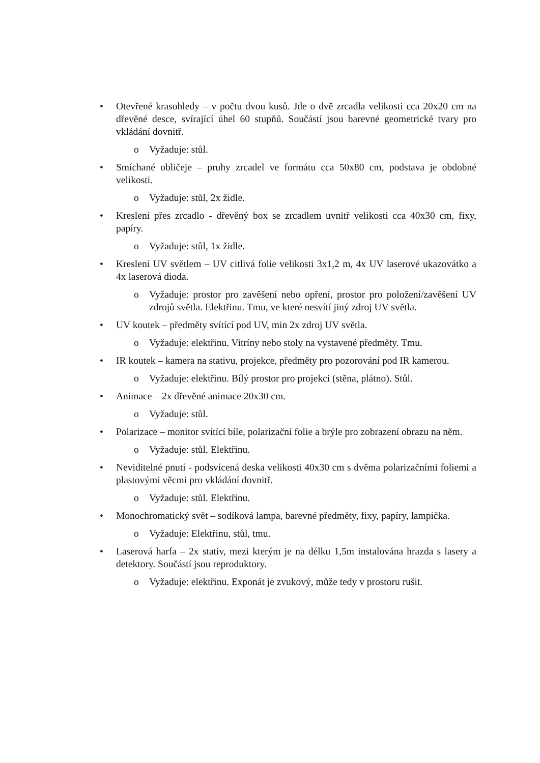• Otevřené krasohledy – v počtu dvou kusů. Jde o dvě zrcadla velikosti cca 20x20 cm na dřevěné desce, svírající úhel 60 stupňů. Součástí jsou barevné geometrické tvary pro vkládání dovnitř.
o Vyžaduje: stůl.
• Smíchané obličeje – pruhy zrcadel ve formátu cca 50x80 cm, podstava je obdobné velikosti.
o Vyžaduje: stůl, 2x židle.
• Kreslení přes zrcadlo - dřevěný box se zrcadlem uvnitř velikosti cca 40x30 cm, fixy, papíry.
o Vyžaduje: stůl, 1x židle.
• Kreslení UV světlem – UV citlivá folie velikosti 3x1,2 m, 4x UV laserové ukazovátko a 4x laserová dioda.
o Vyžaduje: prostor pro zavěšení nebo opření, prostor pro položení/zavěšení UV zdrojů světla. Elektřinu. Tmu, ve které nesvítí jiný zdroj UV světla.
• UV koutek – předměty svítící pod UV, min 2x zdroj UV světla.
o Vyžaduje: elektřinu. Vitríny nebo stoly na vystavené předměty. Tmu.
• IR koutek – kamera na stativu, projekce, předměty pro pozorování pod IR kamerou.
o Vyžaduje: elektřinu. Bílý prostor pro projekci (stěna, plátno). Stůl.
• Animace – 2x dřevěné animace 20x30 cm.
o Vyžaduje: stůl.
• Polarizace – monitor svítící bíle, polarizační folie a brýle pro zobrazení obrazu na něm.
o Vyžaduje: stůl. Elektřinu.
• Neviditelné pnutí - podsvícená deska velikosti 40x30 cm s dvěma polarizačními foliemi a plastovými věcmi pro vkládání dovnitř.
o Vyžaduje: stůl. Elektřinu.
• Monochromatický svět – sodíková lampa, barevné předměty, fixy, papíry, lampička.
o Vyžaduje: Elektřinu, stůl, tmu.
• Laserová harfa – 2x stativ, mezi kterým je na délku 1,5m instalována hrazda s lasery a detektory. Součástí jsou reproduktory.
o Vyžaduje: elektřinu. Exponát je zvukový, může tedy v prostoru rušit.